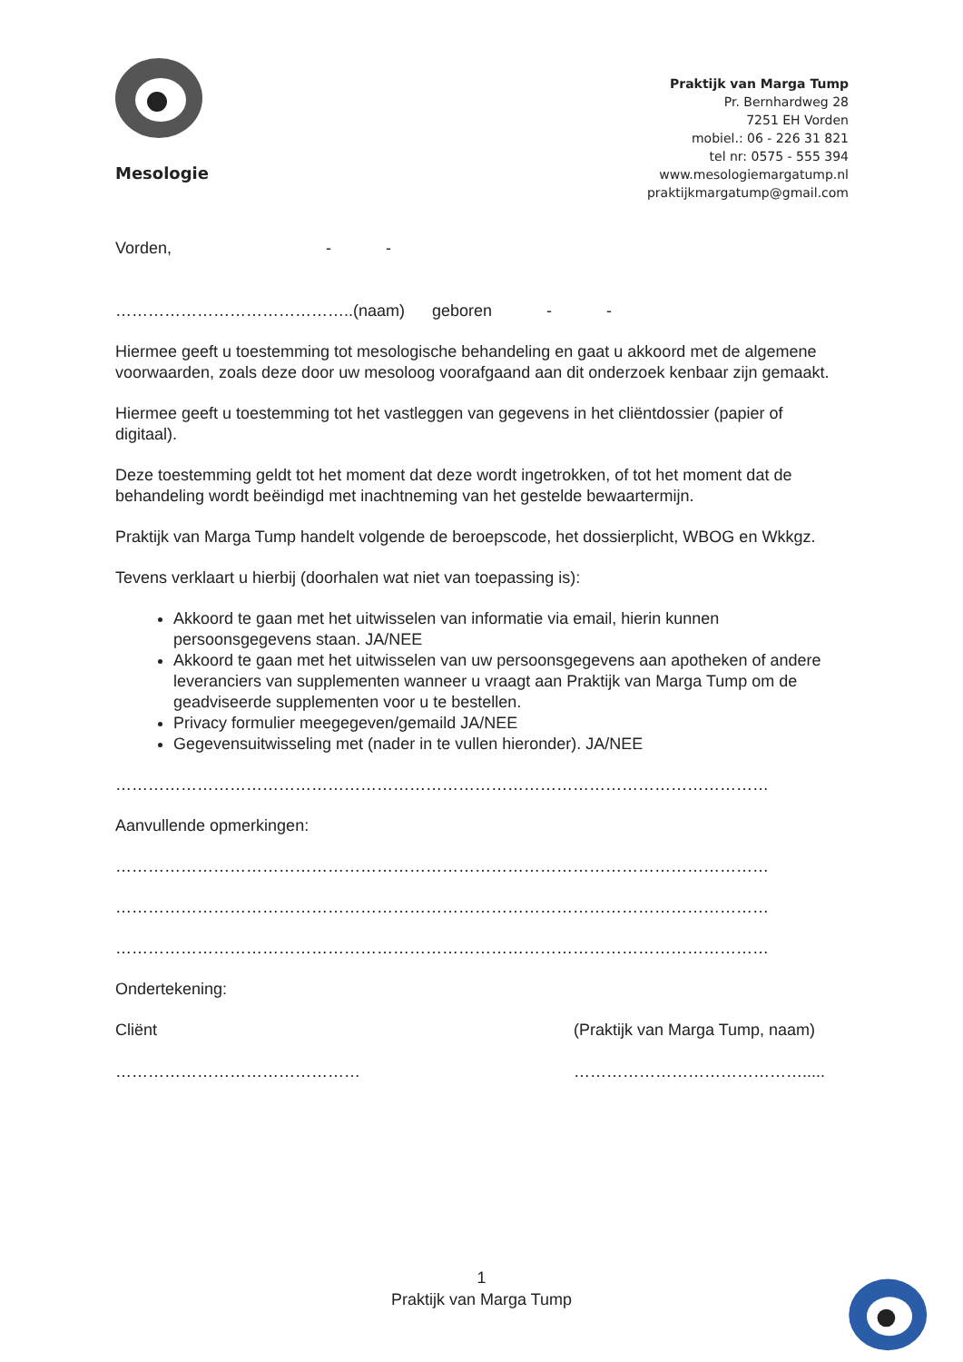Mesologie
Praktijk van Marga Tump
Pr. Bernhardweg 28
7251 EH Vorden
mobiel.: 06 - 226 31 821
tel nr: 0575 - 555 394
www.mesologiemargatump.nl
praktijkmargatump@gmail.com
Vorden, - -
……………………………………..(naam) geboren - -
Hiermee geeft u toestemming tot mesologische behandeling en gaat u akkoord met de algemene voorwaarden, zoals deze door uw mesoloog voorafgaand aan dit onderzoek kenbaar zijn gemaakt.
Hiermee geeft u toestemming tot het vastleggen van gegevens in het cliëntdossier (papier of digitaal).
Deze toestemming geldt tot het moment dat deze wordt ingetrokken, of tot het moment dat de behandeling wordt beëindigd met inachtneming van het gestelde bewaartermijn.
Praktijk van Marga Tump handelt volgende de beroepscode, het dossierplicht, WBOG en Wkkgz.
Tevens verklaart u hierbij (doorhalen wat niet van toepassing is):
Akkoord te gaan met het uitwisselen van informatie via email, hierin kunnen persoonsgegevens staan. JA/NEE
Akkoord te gaan met het uitwisselen van uw persoonsgegevens aan apotheken of andere leveranciers van supplementen wanneer u vraagt aan Praktijk van Marga Tump om de geadviseerde supplementen voor u te bestellen.
Privacy formulier meegegeven/gemaild JA/NEE
Gegevensuitwisseling met (nader in te vullen hieronder). JA/NEE
…………………………………………………………………………………………………………
Aanvullende opmerkingen:
…………………………………………………………………………………………………………
…………………………………………………………………………………………………………
…………………………………………………………………………………………………………
Ondertekening:
Cliënt
………………………………………
(Praktijk van Marga Tump, naam)
…………………………………….....
1
Praktijk van Marga Tump